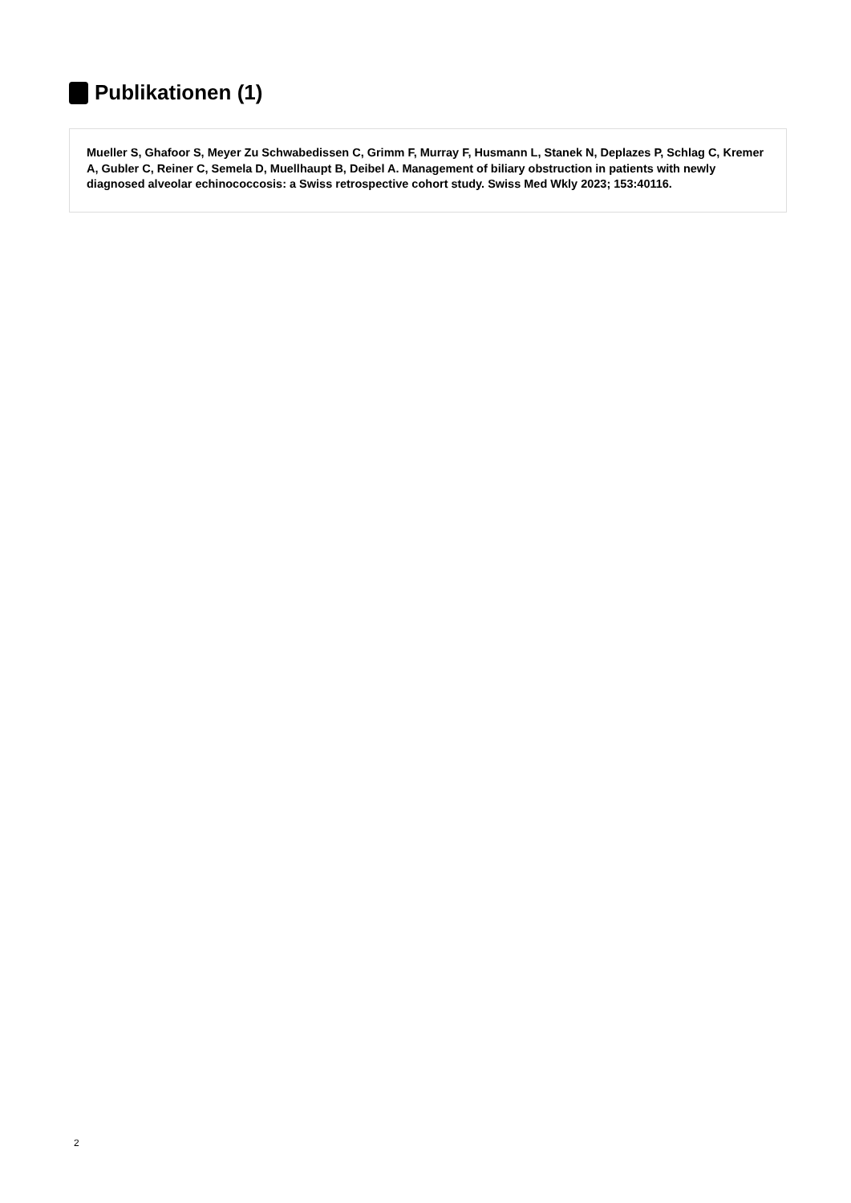Publikationen (1)
Mueller S, Ghafoor S, Meyer Zu Schwabedissen C, Grimm F, Murray F, Husmann L, Stanek N, Deplazes P, Schlag C, Kremer A, Gubler C, Reiner C, Semela D, Muellhaupt B, Deibel A. Management of biliary obstruction in patients with newly diagnosed alveolar echinococcosis: a Swiss retrospective cohort study. Swiss Med Wkly 2023; 153:40116.
2